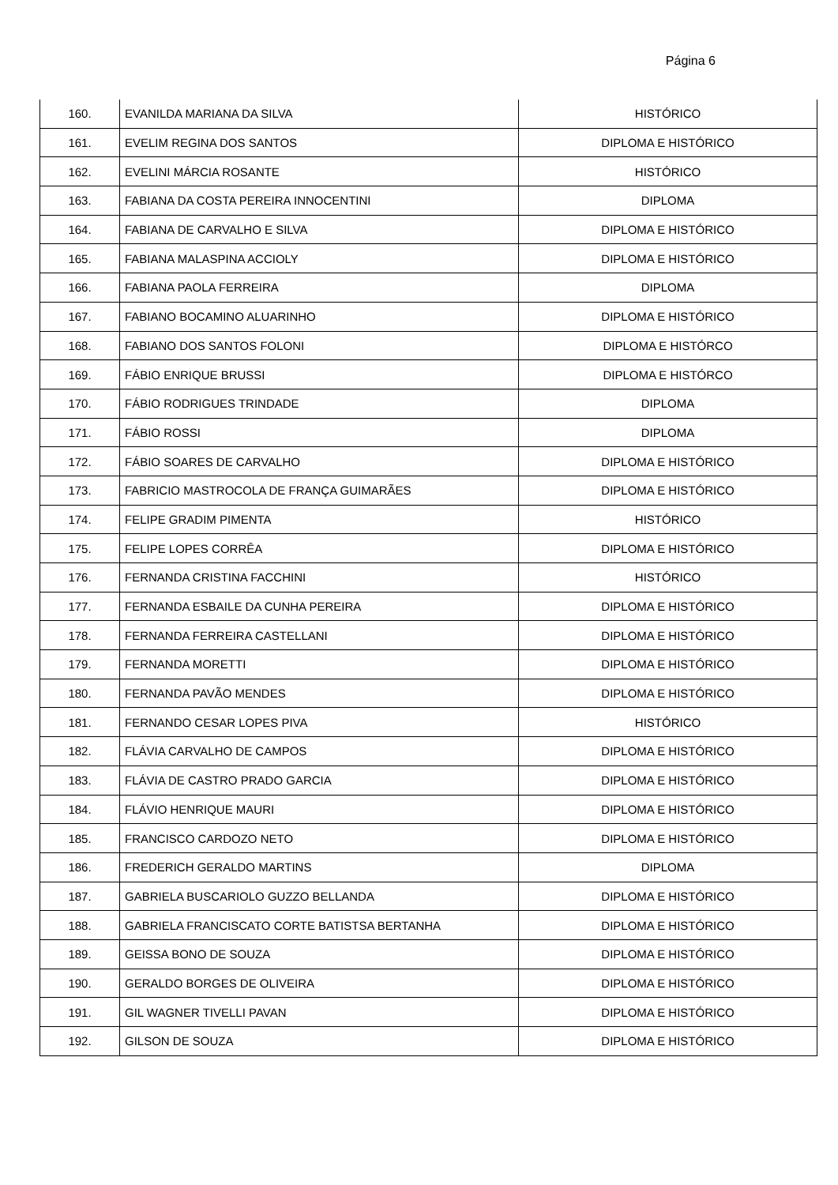Página 6
| 160. | EVANILDA MARIANA DA SILVA | HISTÓRICO |
| 161. | EVELIM REGINA DOS SANTOS | DIPLOMA E HISTÓRICO |
| 162. | EVELINI MÁRCIA ROSANTE | HISTÓRICO |
| 163. | FABIANA DA COSTA PEREIRA INNOCENTINI | DIPLOMA |
| 164. | FABIANA DE CARVALHO E SILVA | DIPLOMA E HISTÓRICO |
| 165. | FABIANA MALASPINA ACCIOLY | DIPLOMA E HISTÓRICO |
| 166. | FABIANA PAOLA FERREIRA | DIPLOMA |
| 167. | FABIANO BOCAMINO ALUARINHO | DIPLOMA E HISTÓRICO |
| 168. | FABIANO DOS SANTOS FOLONI | DIPLOMA E HISTÓRCO |
| 169. | FÁBIO ENRIQUE BRUSSI | DIPLOMA E HISTÓRCO |
| 170. | FÁBIO RODRIGUES TRINDADE | DIPLOMA |
| 171. | FÁBIO ROSSI | DIPLOMA |
| 172. | FÁBIO SOARES DE CARVALHO | DIPLOMA E HISTÓRICO |
| 173. | FABRICIO MASTROCOLA DE FRANÇA GUIMARÃES | DIPLOMA E HISTÓRICO |
| 174. | FELIPE GRADIM PIMENTA | HISTÓRICO |
| 175. | FELIPE LOPES CORRÊA | DIPLOMA E HISTÓRICO |
| 176. | FERNANDA CRISTINA FACCHINI | HISTÓRICO |
| 177. | FERNANDA ESBAILE DA CUNHA PEREIRA | DIPLOMA E HISTÓRICO |
| 178. | FERNANDA FERREIRA CASTELLANI | DIPLOMA E HISTÓRICO |
| 179. | FERNANDA MORETTI | DIPLOMA E HISTÓRICO |
| 180. | FERNANDA PAVÃO MENDES | DIPLOMA E HISTÓRICO |
| 181. | FERNANDO CESAR LOPES PIVA | HISTÓRICO |
| 182. | FLÁVIA CARVALHO DE CAMPOS | DIPLOMA E HISTÓRICO |
| 183. | FLÁVIA DE CASTRO PRADO GARCIA | DIPLOMA E HISTÓRICO |
| 184. | FLÁVIO HENRIQUE MAURI | DIPLOMA E HISTÓRICO |
| 185. | FRANCISCO CARDOZO NETO | DIPLOMA E HISTÓRICO |
| 186. | FREDERICH GERALDO MARTINS | DIPLOMA |
| 187. | GABRIELA BUSCARIOLO GUZZO BELLANDA | DIPLOMA E HISTÓRICO |
| 188. | GABRIELA FRANCISCATO CORTE BATISTSA BERTANHA | DIPLOMA E HISTÓRICO |
| 189. | GEISSA BONO DE SOUZA | DIPLOMA E HISTÓRICO |
| 190. | GERALDO BORGES DE OLIVEIRA | DIPLOMA E HISTÓRICO |
| 191. | GIL WAGNER TIVELLI PAVAN | DIPLOMA E HISTÓRICO |
| 192. | GILSON DE SOUZA | DIPLOMA E HISTÓRICO |